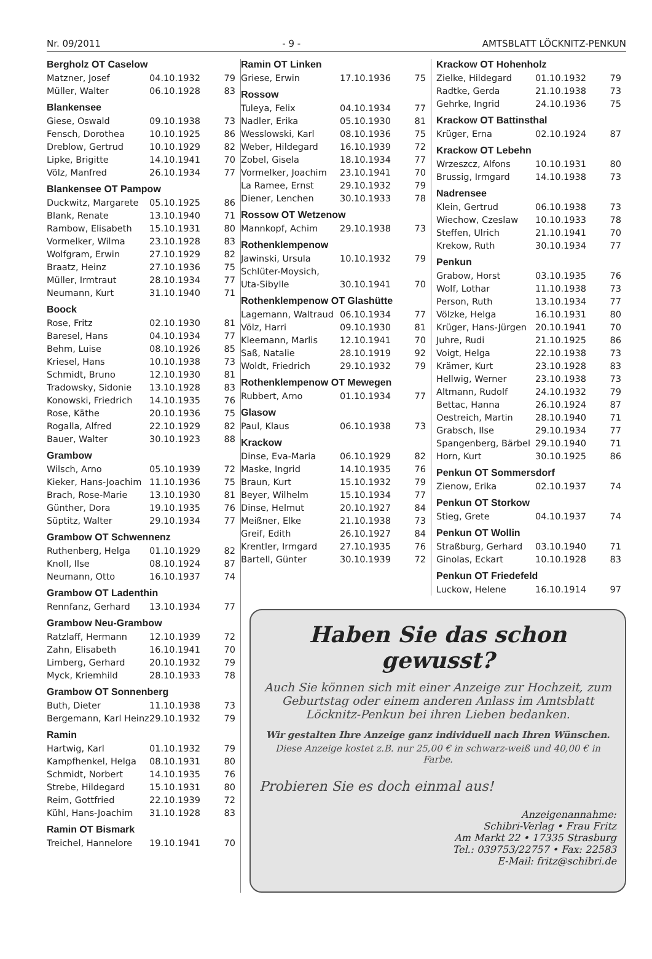Nr. 09/2011 - 9 - AMTSBLATT LÖCKNITZ-PENKUN
Bergholz OT Caselow
| Matzner, Josef | 04.10.1932 | 79 |
| Müller, Walter | 06.10.1928 | 83 |
Blankensee
| Giese, Oswald | 09.10.1938 | 73 |
| Fensch, Dorothea | 10.10.1925 | 86 |
| Dreblow, Gertrud | 10.10.1929 | 82 |
| Lipke, Brigitte | 14.10.1941 | 70 |
| Völz, Manfred | 26.10.1934 | 77 |
Blankensee OT Pampow
| Duckwitz, Margarete | 05.10.1925 | 86 |
| Blank, Renate | 13.10.1940 | 71 |
| Rambow, Elisabeth | 15.10.1931 | 80 |
| Vormelker, Wilma | 23.10.1928 | 83 |
| Wolfgram, Erwin | 27.10.1929 | 82 |
| Braatz, Heinz | 27.10.1936 | 75 |
| Müller, Irmtraut | 28.10.1934 | 77 |
| Neumann, Kurt | 31.10.1940 | 71 |
Boock
| Rose, Fritz | 02.10.1930 | 81 |
| Baresel, Hans | 04.10.1934 | 77 |
| Behm, Luise | 08.10.1926 | 85 |
| Kriesel, Hans | 10.10.1938 | 73 |
| Schmidt, Bruno | 12.10.1930 | 81 |
| Tradowsky, Sidonie | 13.10.1928 | 83 |
| Konowski, Friedrich | 14.10.1935 | 76 |
| Rose, Käthe | 20.10.1936 | 75 |
| Rogalla, Alfred | 22.10.1929 | 82 |
| Bauer, Walter | 30.10.1923 | 88 |
Grambow
| Wilsch, Arno | 05.10.1939 | 72 |
| Kieker, Hans-Joachim | 11.10.1936 | 75 |
| Brach, Rose-Marie | 13.10.1930 | 81 |
| Günther, Dora | 19.10.1935 | 76 |
| Süptitz, Walter | 29.10.1934 | 77 |
Grambow OT Schwennenz
| Ruthenberg, Helga | 01.10.1929 | 82 |
| Knoll, Ilse | 08.10.1924 | 87 |
| Neumann, Otto | 16.10.1937 | 74 |
Grambow OT Ladenthin
| Rennfanz, Gerhard | 13.10.1934 | 77 |
Grambow Neu-Grambow
| Ratzlaff, Hermann | 12.10.1939 | 72 |
| Zahn, Elisabeth | 16.10.1941 | 70 |
| Limberg, Gerhard | 20.10.1932 | 79 |
| Myck, Kriemhild | 28.10.1933 | 78 |
Grambow OT Sonnenberg
| Buth, Dieter | 11.10.1938 | 73 |
| Bergemann, Karl Heinz | 29.10.1932 | 79 |
Ramin
| Hartwig, Karl | 01.10.1932 | 79 |
| Kampfhenkel, Helga | 08.10.1931 | 80 |
| Schmidt, Norbert | 14.10.1935 | 76 |
| Strebe, Hildegard | 15.10.1931 | 80 |
| Reim, Gottfried | 22.10.1939 | 72 |
| Kühl, Hans-Joachim | 31.10.1928 | 83 |
Ramin OT Bismark
| Treichel, Hannelore | 19.10.1941 | 70 |
Ramin OT Linken
| Griese, Erwin | 17.10.1936 | 75 |
Rossow
| Tuleya, Felix | 04.10.1934 | 77 |
| Nadler, Erika | 05.10.1930 | 81 |
| Wesslowski, Karl | 08.10.1936 | 75 |
| Weber, Hildegard | 16.10.1939 | 72 |
| Zobel, Gisela | 18.10.1934 | 77 |
| Vormelker, Joachim | 23.10.1941 | 70 |
| La Ramee, Ernst | 29.10.1932 | 79 |
| Diener, Lenchen | 30.10.1933 | 78 |
Rossow OT Wetzenow
| Mannkopf, Achim | 29.10.1938 | 73 |
Rothenklempenow
| Jawinski, Ursula | 10.10.1932 | 79 |
| Schlüter-Moysich, | | |
| Uta-Sibylle | 30.10.1941 | 70 |
Rothenklempenow OT Glashütte
| Lagemann, Waltraud | 06.10.1934 | 77 |
| Völz, Harri | 09.10.1930 | 81 |
| Kleemann, Marlis | 12.10.1941 | 70 |
| Saß, Natalie | 28.10.1919 | 92 |
| Woldt, Friedrich | 29.10.1932 | 79 |
Rothenklempenow OT Mewegen
| Rubbert, Arno | 01.10.1934 | 77 |
Glasow
| Paul, Klaus | 06.10.1938 | 73 |
Krackow
| Dinse, Eva-Maria | 06.10.1929 | 82 |
| Maske, Ingrid | 14.10.1935 | 76 |
| Braun, Kurt | 15.10.1932 | 79 |
| Beyer, Wilhelm | 15.10.1934 | 77 |
| Dinse, Helmut | 20.10.1927 | 84 |
| Meißner, Elke | 21.10.1938 | 73 |
| Greif, Edith | 26.10.1927 | 84 |
| Krentler, Irmgard | 27.10.1935 | 76 |
| Bartell, Günter | 30.10.1939 | 72 |
Krackow OT Hohenholz
| Zielke, Hildegard | 01.10.1932 | 79 |
| Radtke, Gerda | 21.10.1938 | 73 |
| Gehrke, Ingrid | 24.10.1936 | 75 |
Krackow OT Battinsthal
| Krüger, Erna | 02.10.1924 | 87 |
Krackow OT Lebehn
| Wrzeszcz, Alfons | 10.10.1931 | 80 |
| Brussig, Irmgard | 14.10.1938 | 73 |
Nadrensee
| Klein, Gertrud | 06.10.1938 | 73 |
| Wiechow, Czeslaw | 10.10.1933 | 78 |
| Steffen, Ulrich | 21.10.1941 | 70 |
| Krekow, Ruth | 30.10.1934 | 77 |
Penkun
| Grabow, Horst | 03.10.1935 | 76 |
| Wolf, Lothar | 11.10.1938 | 73 |
| Person, Ruth | 13.10.1934 | 77 |
| Völzke, Helga | 16.10.1931 | 80 |
| Krüger, Hans-Jürgen | 20.10.1941 | 70 |
| Juhre, Rudi | 21.10.1925 | 86 |
| Voigt, Helga | 22.10.1938 | 73 |
| Krämer, Kurt | 23.10.1928 | 83 |
| Hellwig, Werner | 23.10.1938 | 73 |
| Altmann, Rudolf | 24.10.1932 | 79 |
| Bettac, Hanna | 26.10.1924 | 87 |
| Oestreich, Martin | 28.10.1940 | 71 |
| Grabsch, Ilse | 29.10.1934 | 77 |
| Spangenberg, Bärbel | 29.10.1940 | 71 |
| Horn, Kurt | 30.10.1925 | 86 |
Penkun OT Sommersdorf
| Zienow, Erika | 02.10.1937 | 74 |
Penkun OT Storkow
| Stieg, Grete | 04.10.1937 | 74 |
Penkun OT Wollin
| Straßburg, Gerhard | 03.10.1940 | 71 |
| Ginolas, Eckart | 10.10.1928 | 83 |
Penkun OT Friedefeld
| Luckow, Helene | 16.10.1914 | 97 |
Haben Sie das schon gewusst?
Auch Sie können sich mit einer Anzeige zur Hochzeit, zum Geburtstag oder einem anderen Anlass im Amtsblatt Löcknitz-Penkun bei ihren Lieben bedanken.
Wir gestalten Ihre Anzeige ganz individuell nach Ihren Wünschen.
Diese Anzeige kostet z.B. nur 25,00 € in schwarz-weiß und 40,00 € in Farbe.
Probieren Sie es doch einmal aus!
Anzeigenannahme:
Schibri-Verlag • Frau Fritz
Am Markt 22 • 17335 Strasburg
Tel.: 039753/22757 • Fax: 22583
E-Mail: fritz@schibri.de